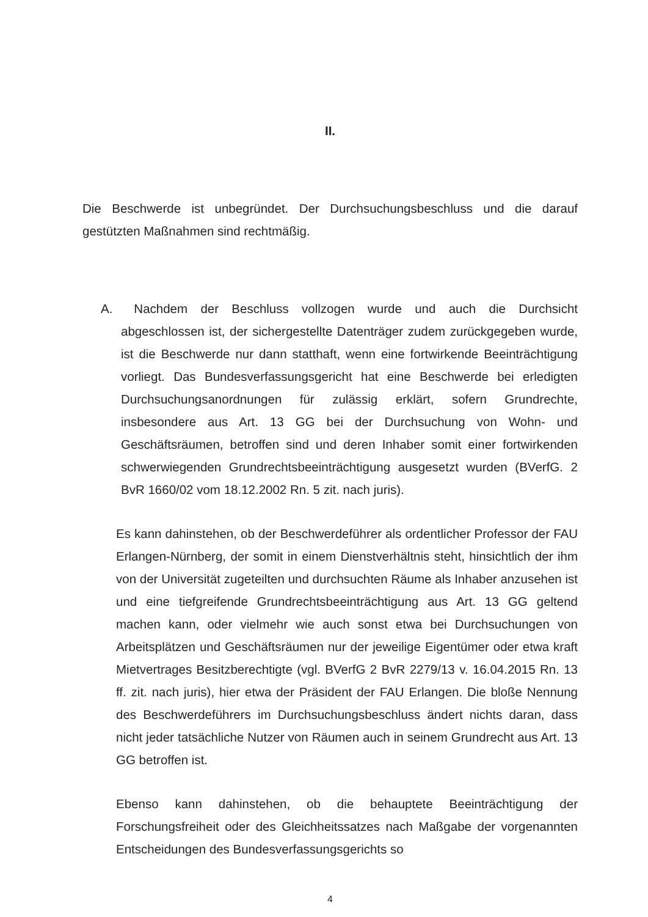II.
Die Beschwerde ist unbegründet. Der Durchsuchungsbeschluss und die darauf gestützten Maßnahmen sind rechtmäßig.
A. Nachdem der Beschluss vollzogen wurde und auch die Durchsicht abgeschlossen ist, der sichergestellte Datenträger zudem zurückgegeben wurde, ist die Beschwerde nur dann statthaft, wenn eine fortwirkende Beeinträchtigung vorliegt. Das Bundesverfassungsgericht hat eine Beschwerde bei erledigten Durchsuchungsanordnungen für zulässig erklärt, sofern Grundrechte, insbesondere aus Art. 13 GG bei der Durchsuchung von Wohn- und Geschäftsräumen, betroffen sind und deren Inhaber somit einer fortwirkenden schwerwiegenden Grundrechtsbeeinträchtigung ausgesetzt wurden (BVerfG. 2 BvR 1660/02 vom 18.12.2002 Rn. 5 zit. nach juris).
Es kann dahinstehen, ob der Beschwerdeführer als ordentlicher Professor der FAU Erlangen-Nürnberg, der somit in einem Dienstverhältnis steht, hinsichtlich der ihm von der Universität zugeteilten und durchsuchten Räume als Inhaber anzusehen ist und eine tiefgreifende Grundrechtsbeeinträchtigung aus Art. 13 GG geltend machen kann, oder vielmehr wie auch sonst etwa bei Durchsuchungen von Arbeitsplätzen und Geschäftsräumen nur der jeweilige Eigentümer oder etwa kraft Mietvertrages Besitzberechtigte (vgl. BVerfG 2 BvR 2279/13 v. 16.04.2015 Rn. 13 ff. zit. nach juris), hier etwa der Präsident der FAU Erlangen. Die bloße Nennung des Beschwerdeführers im Durchsuchungsbeschluss ändert nichts daran, dass nicht jeder tatsächliche Nutzer von Räumen auch in seinem Grundrecht aus Art. 13 GG betroffen ist.
Ebenso kann dahinstehen, ob die behauptete Beeinträchtigung der Forschungsfreiheit oder des Gleichheitssatzes nach Maßgabe der vorgenannten Entscheidungen des Bundesverfassungsgerichts so
4